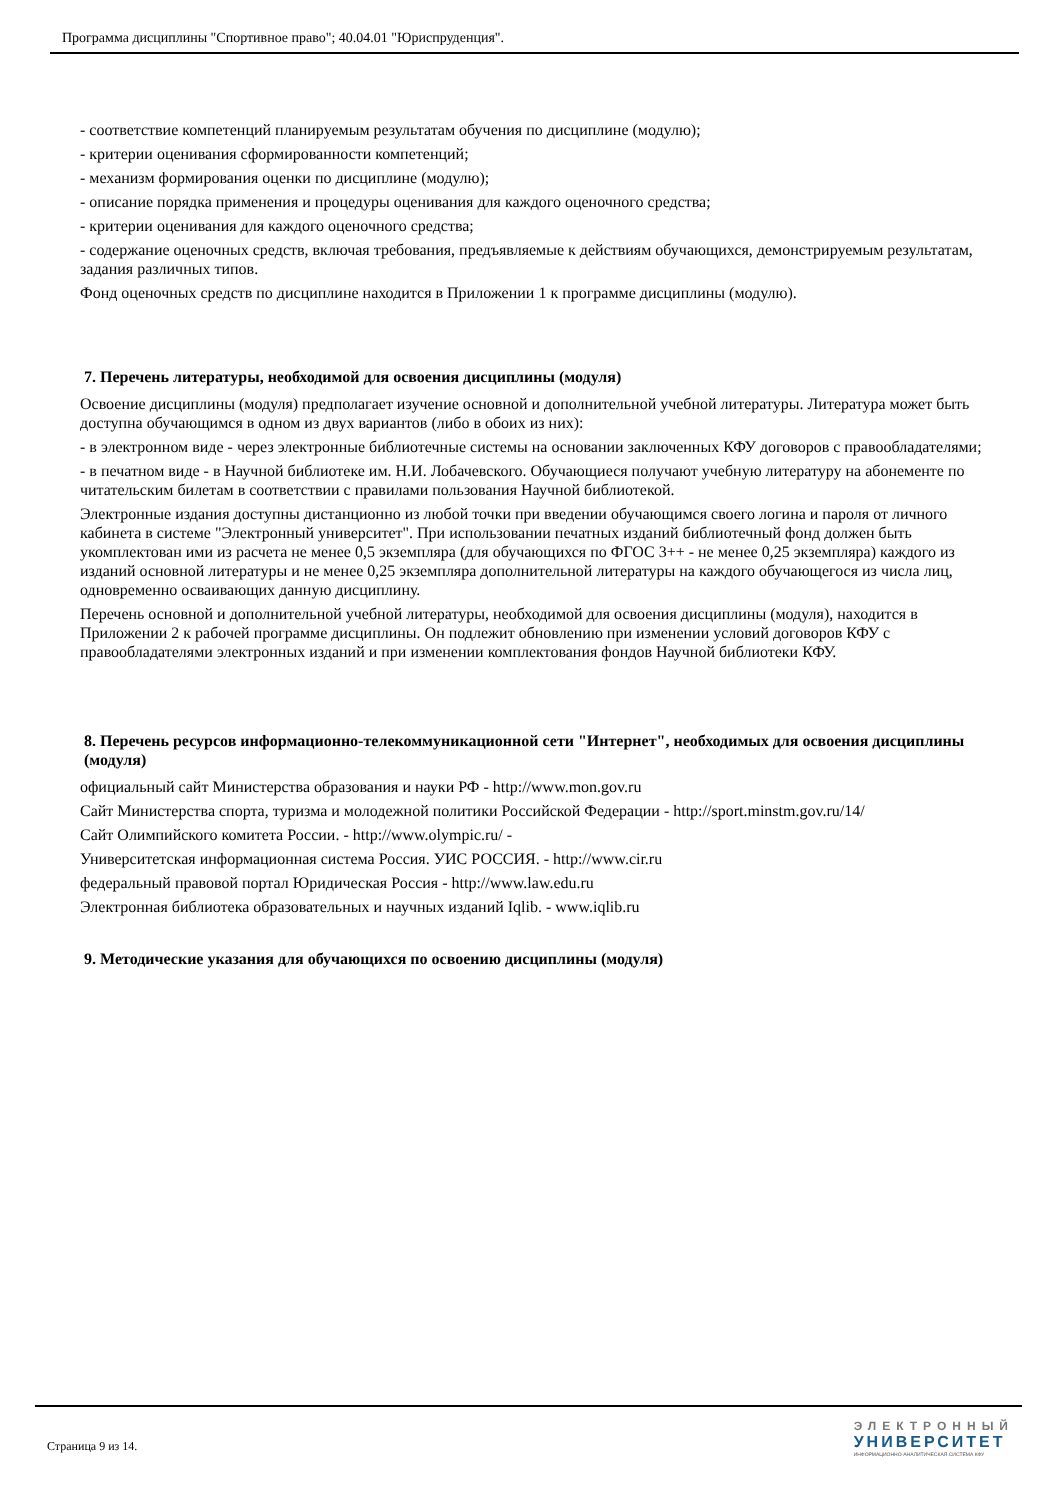Программа дисциплины "Спортивное право"; 40.04.01 "Юриспруденция".
- соответствие компетенций планируемым результатам обучения по дисциплине (модулю);
- критерии оценивания сформированности компетенций;
- механизм формирования оценки по дисциплине (модулю);
- описание порядка применения и процедуры оценивания для каждого оценочного средства;
- критерии оценивания для каждого оценочного средства;
- содержание оценочных средств, включая требования, предъявляемые к действиям обучающихся, демонстрируемым результатам, задания различных типов.
Фонд оценочных средств по дисциплине находится в Приложении 1 к программе дисциплины (модулю).
7. Перечень литературы, необходимой для освоения дисциплины (модуля)
Освоение дисциплины (модуля) предполагает изучение основной и дополнительной учебной литературы. Литература может быть доступна обучающимся в одном из двух вариантов (либо в обоих из них):
- в электронном виде - через электронные библиотечные системы на основании заключенных КФУ договоров с правообладателями;
- в печатном виде - в Научной библиотеке им. Н.И. Лобачевского. Обучающиеся получают учебную литературу на абонементе по читательским билетам в соответствии с правилами пользования Научной библиотекой.
Электронные издания доступны дистанционно из любой точки при введении обучающимся своего логина и пароля от личного кабинета в системе "Электронный университет". При использовании печатных изданий библиотечный фонд должен быть укомплектован ими из расчета не менее 0,5 экземпляра (для обучающихся по ФГОС 3++ - не менее 0,25 экземпляра) каждого из изданий основной литературы и не менее 0,25 экземпляра дополнительной литературы на каждого обучающегося из числа лиц, одновременно осваивающих данную дисциплину.
Перечень основной и дополнительной учебной литературы, необходимой для освоения дисциплины (модуля), находится в Приложении 2 к рабочей программе дисциплины. Он подлежит обновлению при изменении условий договоров КФУ с правообладателями электронных изданий и при изменении комплектования фондов Научной библиотеки КФУ.
8. Перечень ресурсов информационно-телекоммуникационной сети "Интернет", необходимых для освоения дисциплины (модуля)
официальный сайт Министерства образования и науки РФ - http://www.mon.gov.ru
Сайт Министерства спорта, туризма и молодежной политики Российской Федерации - http://sport.minstm.gov.ru/14/
Сайт Олимпийского комитета России. - http://www.olympic.ru/ -
Университетская информационная система Россия. УИС РОССИЯ. - http://www.cir.ru
федеральный правовой портал Юридическая Россия - http://www.law.edu.ru
Электронная библиотека образовательных и научных изданий Iqlib. - www.iqlib.ru
9. Методические указания для обучающихся по освоению дисциплины (модуля)
Страница 9 из 14.
ЭЛЕКТРОННЫЙ
УНИВЕРСИТЕТ
ИНФОРМАЦИОННО-АНАЛИТИЧЕСКАЯ СИСТЕМА КФУ